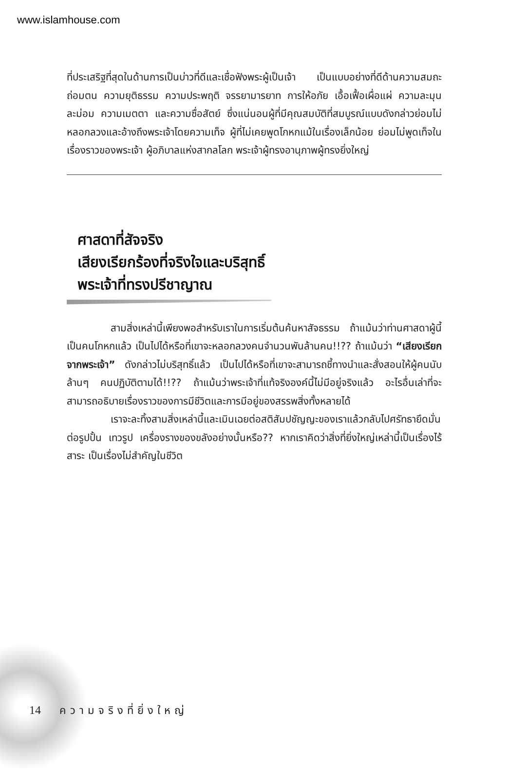www.islamhouse.com
ที่ประเสริฐที่สุดในด้านการเป็นบ่าวที่ดีและเชื่อฟังพระผู้เป็นเจ้า เป็นแบบอย่างที่ดีด้านความสมถะ ถ่อมตน ความยุติธรรม ความประพฤติ จรรยามารยาท การให้อภัย เอื้อเฟื้อเผื่อแผ่ ความละมุนละม่อม ความเมตตา และความซื่อสัตย์ ซึ่งแน่นอนผู้ที่มีคุณสมบัติที่สมบูรณ์แบบดังกล่าวย่อมไม่หลอกลวงและอ้างถึงพระเจ้าโดยความเท็จ ผู้ที่ไม่เคยพูดโกหกแม้ในเรื่องเล็กน้อย ย่อมไม่พูดเท็จในเรื่องราวของพระเจ้า ผู้อภิบาลแห่งสากลโลก พระเจ้าผู้ทรงอานุภาพผู้ทรงยิ่งใหญ่
ศาสดาที่สัจจริง
เสียงเรียกร้องที่จริงใจและบริสุทธิ์
พระเจ้าที่ทรงปรีชาญาณ
สามสิ่งเหล่านี้เพียงพอสำหรับเราในการเริ่มต้นค้นหาสัจธรรม ถ้าแม้นว่าท่านศาสดาผู้นี้เป็นคนโกหกแล้ว เป็นไปได้หรือที่เขาจะหลอกลวงคนจำนวนพันล้านคน!!?? ถ้าแม้นว่า “เสียงเรียกจากพระเจ้า” ดังกล่าวไม่บริสุทธิ์แล้ว เป็นไปได้หรือที่เขาจะสามารถชี้ทางนำและสั่งสอนให้ผู้คนนับล้านๆ คนปฏิบัติตามได้!!?? ถ้าแม้นว่าพระเจ้าที่แท้จริงองค์นี้ไม่มีอยู่จริงแล้ว อะไรอื่นเล่าที่จะสามารถอธิบายเรื่องราวของการมีชีวิตและการมีอยู่ของสรรพสิ่งทั้งหลายได้
เราจะละทิ้งสามสิ่งเหล่านี้และเมินเฉยต่อสติสัมปชัญญะของเราแล้วกลับไปศรัทธายึดมั่นต่อรูปปั้น เทวรูป เครื่องรางของขลังอย่างนั้นหรือ?? หากเราคิดว่าสิ่งที่ยิ่งใหญ่เหล่านี้เป็นเรื่องไร้สาระ เป็นเรื่องไม่สำคัญในชีวิต
14 ความจริงที่ยิ่งใหญ่